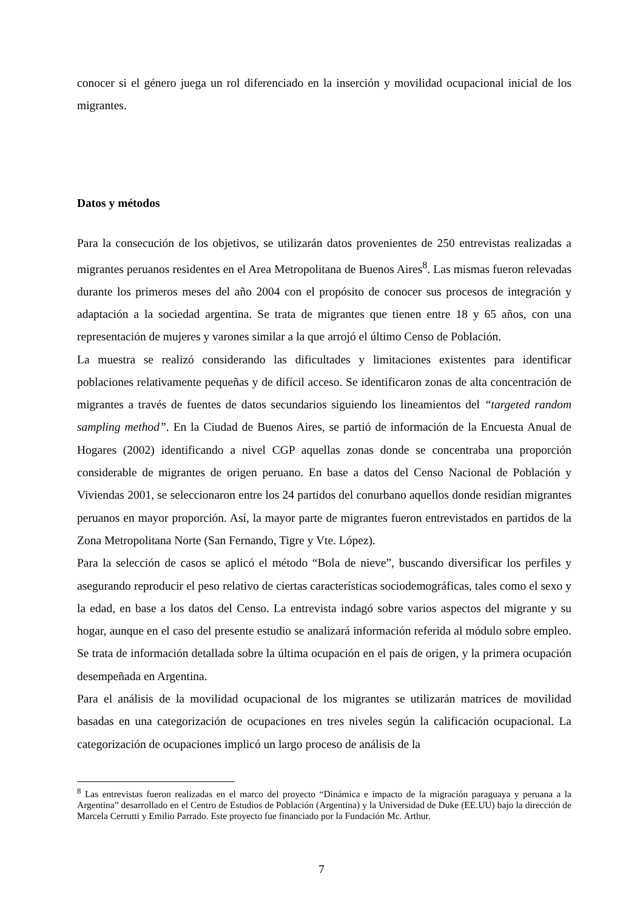conocer si el género juega un rol diferenciado en la inserción y movilidad ocupacional inicial de los migrantes.
Datos y métodos
Para la consecución de los objetivos, se utilizarán datos provenientes de 250 entrevistas realizadas a migrantes peruanos residentes en el Area Metropolitana de Buenos Aires<sup>8</sup>. Las mismas fueron relevadas durante los primeros meses del año 2004 con el propósito de conocer sus procesos de integración y adaptación a la sociedad argentina. Se trata de migrantes que tienen entre 18 y 65 años, con una representación de mujeres y varones similar a la que arrojó el último Censo de Población.
La muestra se realizó considerando las dificultades y limitaciones existentes para identificar poblaciones relativamente pequeñas y de difícil acceso. Se identificaron zonas de alta concentración de migrantes a través de fuentes de datos secundarios siguiendo los lineamientos del “targeted random sampling method”. En la Ciudad de Buenos Aires, se partió de información de la Encuesta Anual de Hogares (2002) identificando a nivel CGP aquellas zonas donde se concentraba una proporción considerable de migrantes de origen peruano. En base a datos del Censo Nacional de Población y Viviendas 2001, se seleccionaron entre los 24 partidos del conurbano aquellos donde residían migrantes peruanos en mayor proporción. Así, la mayor parte de migrantes fueron entrevistados en partidos de la Zona Metropolitana Norte (San Fernando, Tigre y Vte. López).
Para la selección de casos se aplicó el método “Bola de nieve”, buscando diversificar los perfiles y asegurando reproducir el peso relativo de ciertas características sociodemográficas, tales como el sexo y la edad, en base a los datos del Censo. La entrevista indagó sobre varios aspectos del migrante y su hogar, aunque en el caso del presente estudio se analizará información referida al módulo sobre empleo. Se trata de información detallada sobre la última ocupación en el país de origen, y la primera ocupación desempeñada en Argentina.
Para el análisis de la movilidad ocupacional de los migrantes se utilizarán matrices de movilidad basadas en una categorización de ocupaciones en tres niveles según la calificación ocupacional. La categorización de ocupaciones implicó un largo proceso de análisis de la
<sup>8</sup> Las entrevistas fueron realizadas en el marco del proyecto “Dinámica e impacto de la migración paraguaya y peruana a la Argentina” desarrollado en el Centro de Estudios de Población (Argentina) y la Universidad de Duke (EE.UU) bajo la dirección de Marcela Cerrutti y Emilio Parrado. Este proyecto fue financiado por la Fundación Mc. Arthur.
7